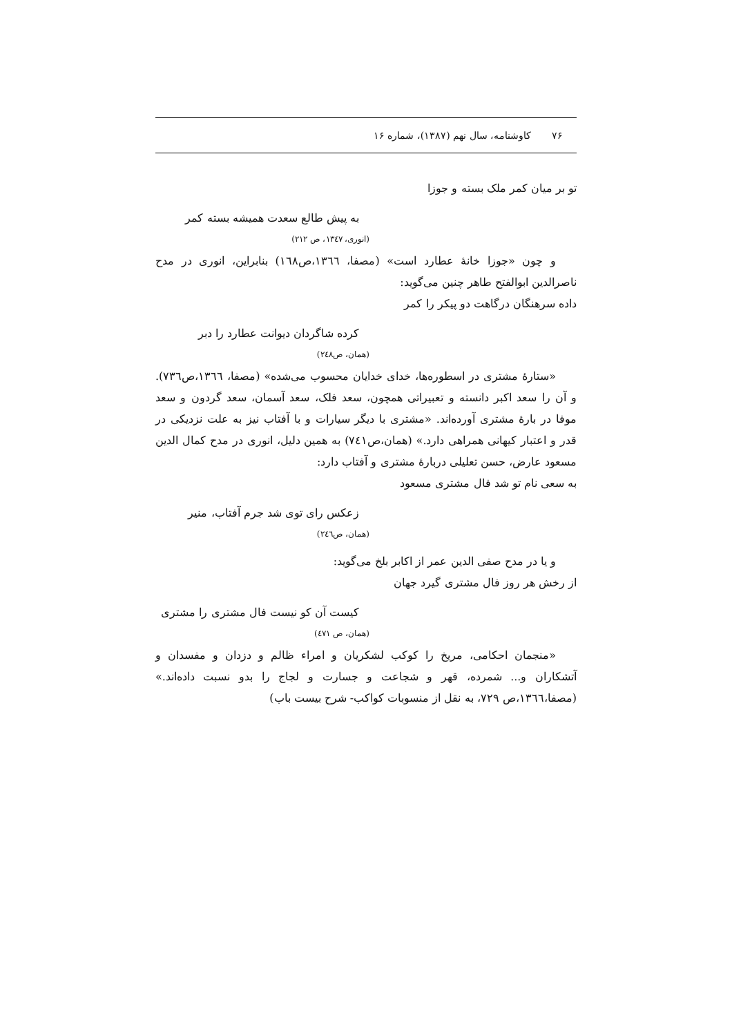۷۶ کاوشنامه، سال نهم (۱۳۸۷)، شماره ۱۶
تو بر میان کمر ملک بسته و جوزا
به پیش طالع سعدت همیشه بسته کمر
(انوری، ۱۳٤۷، ص ۲۱۲)
و چون «جوزا خانهٔ عطارد است» (مصفا، ۱۳٦٦،ص۱٦۸) بنابراین، انوری در مدح ناصرالدین ابوالفتح طاهر چنین می‌گوید:
داده سرهنگان درگاهت دو پیکر را کمر
کرده شاگردان دیوانت عطارد را دبر
(همان، ص۲٤۸)
«ستارهٔ مشتری در اسطوره‌ها، خدای خدایان محسوب می‌شده» (مصفا، ۱۳٦٦،ص۷۳٦). و آن را سعد اکبر دانسته و تعبیراتی همچون، سعد فلک، سعد آسمان، سعد گردون و سعد موفا در بارهٔ مشتری آورده‌اند. «مشتری با دیگر سیارات و با آفتاب نیز به علت نزدیکی در قدر و اعتبار کیهانی همراهی دارد.» (همان،ص۷٤۱) به همین دلیل، انوری در مدح کمال الدین مسعود عارض، حسن تعلیلی دربارهٔ مشتری و آفتاب دارد:
به سعی نام تو شد فال مشتری مسعود
زعکس رای توی شد جرم آفتاب، منیر
(همان، ص۲٤٦)
و یا در مدح صفی الدین عمر از اکابر بلخ می‌گوید:
از رخش هر روز فال مشتری گیرد جهان
کیست آن کو نیست فال مشتری را مشتری
(همان، ص ٤۷۱)
«منجمان احکامی، مریخ را کوکب لشکریان و امراء ظالم و دزدان و مفسدان و آتشکاران و... شمرده، قهر و شجاعت و جسارت و لجاج را بدو نسبت داده‌اند.» (مصفا،۱۳٦٦،ص ۷۲۹، به نقل از منسوبات کواکب- شرح بیست باب)